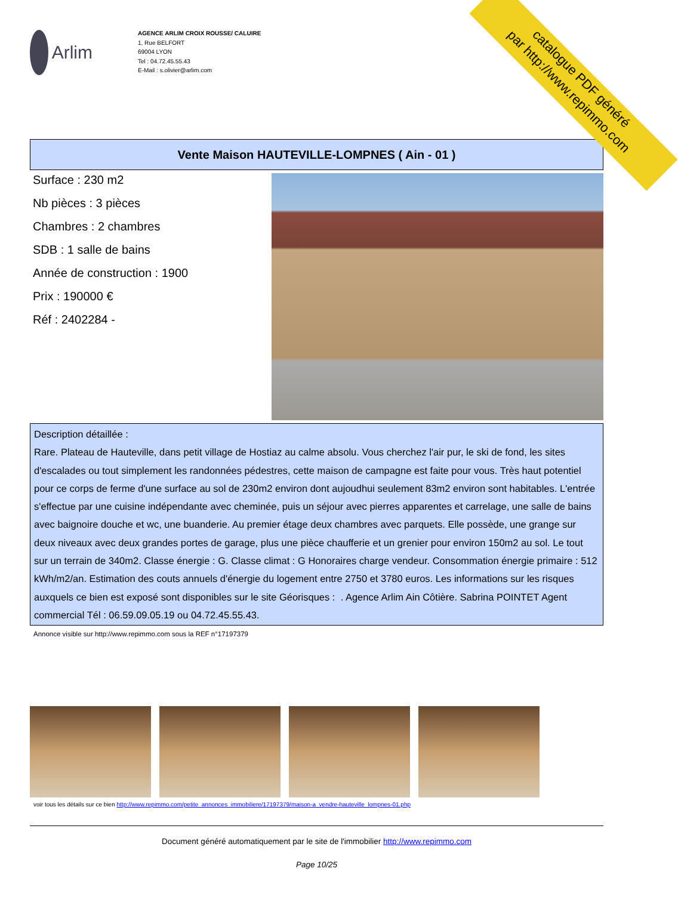catalogue PDF généré
par http://www.repimmo.com
Arlim
AGENCE ARLIM CROIX ROUSSE/ CALUIRE
1, Rue BELFORT
69004 LYON
Tel : 04.72.45.55.43
E-Mail : s.olivier@arlim.com
Vente Maison HAUTEVILLE-LOMPNES ( Ain - 01 )
Surface : 230 m2
Nb pièces : 3 pièces
Chambres : 2 chambres
SDB : 1 salle de bains
Année de construction : 1900
Prix : 190000 €
Réf : 2402284 -
Description détaillée :
Rare. Plateau de Hauteville, dans petit village de Hostiaz au calme absolu. Vous cherchez l'air pur, le ski de fond, les sites d'escalades ou tout simplement les randonnées pédestres, cette maison de campagne est faite pour vous. Très haut potentiel pour ce corps de ferme d'une surface au sol de 230m2 environ dont aujoudhui seulement 83m2 environ sont habitables. L'entrée s'effectue par une cuisine indépendante avec cheminée, puis un séjour avec pierres apparentes et carrelage, une salle de bains avec baignoire douche et wc, une buanderie. Au premier étage deux chambres avec parquets. Elle possède, une grange sur deux niveaux avec deux grandes portes de garage, plus une pièce chaufferie et un grenier pour environ 150m2 au sol. Le tout sur un terrain de 340m2. Classe énergie : G. Classe climat : G Honoraires charge vendeur. Consommation énergie primaire : 512 kWh/m2/an. Estimation des couts annuels d'énergie du logement entre 2750 et 3780 euros. Les informations sur les risques auxquels ce bien est exposé sont disponibles sur le site Géorisques : . Agence Arlim Ain Côtière. Sabrina POINTET Agent commercial Tél : 06.59.09.05.19 ou 04.72.45.55.43.
Annonce visible sur http://www.repimmo.com sous la REF n°17197379
voir tous les détails sur ce bien http://www.repimmo.com/petite_annonces_immobiliere/17197379/maison-a_vendre-hauteville_lompnes-01.php
Document généré automatiquement par le site de l'immobilier http://www.repimmo.com
Page 10/25